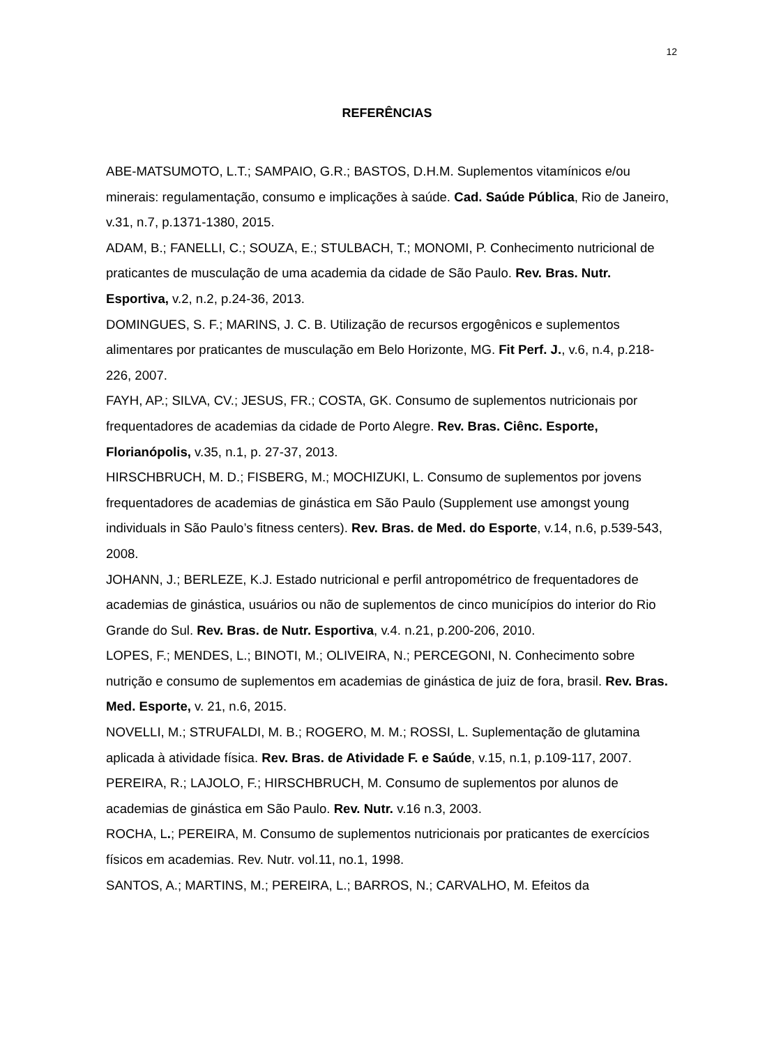12
REFERÊNCIAS
ABE-MATSUMOTO, L.T.; SAMPAIO, G.R.; BASTOS, D.H.M. Suplementos vitamínicos e/ou minerais: regulamentação, consumo e implicações à saúde. Cad. Saúde Pública, Rio de Janeiro, v.31, n.7, p.1371-1380, 2015.
ADAM, B.; FANELLI, C.; SOUZA, E.; STULBACH, T.; MONOMI, P. Conhecimento nutricional de praticantes de musculação de uma academia da cidade de São Paulo. Rev. Bras. Nutr. Esportiva, v.2, n.2, p.24-36, 2013.
DOMINGUES, S. F.; MARINS, J. C. B. Utilização de recursos ergogênicos e suplementos alimentares por praticantes de musculação em Belo Horizonte, MG. Fit Perf. J., v.6, n.4, p.218-226, 2007.
FAYH, AP.; SILVA, CV.; JESUS, FR.; COSTA, GK. Consumo de suplementos nutricionais por frequentadores de academias da cidade de Porto Alegre. Rev. Bras. Ciênc. Esporte, Florianópolis, v.35, n.1, p. 27-37, 2013.
HIRSCHBRUCH, M. D.; FISBERG, M.; MOCHIZUKI, L. Consumo de suplementos por jovens frequentadores de academias de ginástica em São Paulo (Supplement use amongst young individuals in São Paulo’s fitness centers). Rev. Bras. de Med. do Esporte, v.14, n.6, p.539-543, 2008.
JOHANN, J.; BERLEZE, K.J. Estado nutricional e perfil antropométrico de frequentadores de academias de ginástica, usuários ou não de suplementos de cinco municípios do interior do Rio Grande do Sul. Rev. Bras. de Nutr. Esportiva, v.4. n.21, p.200-206, 2010.
LOPES, F.; MENDES, L.; BINOTI, M.; OLIVEIRA, N.; PERCEGONI, N. Conhecimento sobre nutrição e consumo de suplementos em academias de ginástica de juiz de fora, brasil. Rev. Bras. Med. Esporte, v. 21, n.6, 2015.
NOVELLI, M.; STRUFALDI, M. B.; ROGERO, M. M.; ROSSI, L. Suplementação de glutamina aplicada à atividade física. Rev. Bras. de Atividade F. e Saúde, v.15, n.1, p.109-117, 2007.
PEREIRA, R.; LAJOLO, F.; HIRSCHBRUCH, M. Consumo de suplementos por alunos de academias de ginástica em São Paulo. Rev. Nutr. v.16 n.3, 2003.
ROCHA, L.; PEREIRA, M. Consumo de suplementos nutricionais por praticantes de exercícios físicos em academias. Rev. Nutr. vol.11, no.1, 1998.
SANTOS, A.; MARTINS, M.; PEREIRA, L.; BARROS, N.; CARVALHO, M. Efeitos da